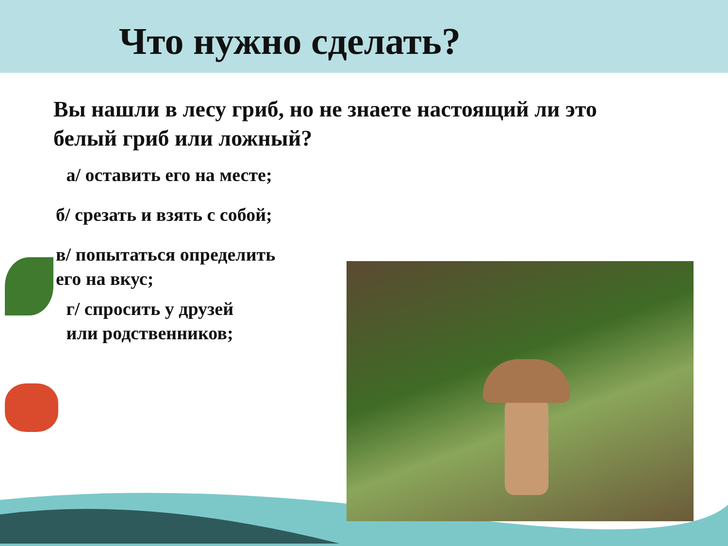Что нужно сделать?
Вы нашли в лесу гриб, но не знаете настоящий ли это белый гриб или ложный?
а/ оставить его на месте;
б/ срезать и взять с собой;
в/ попытаться определить
его на вкус;
г/ спросить у друзей
или родственников;